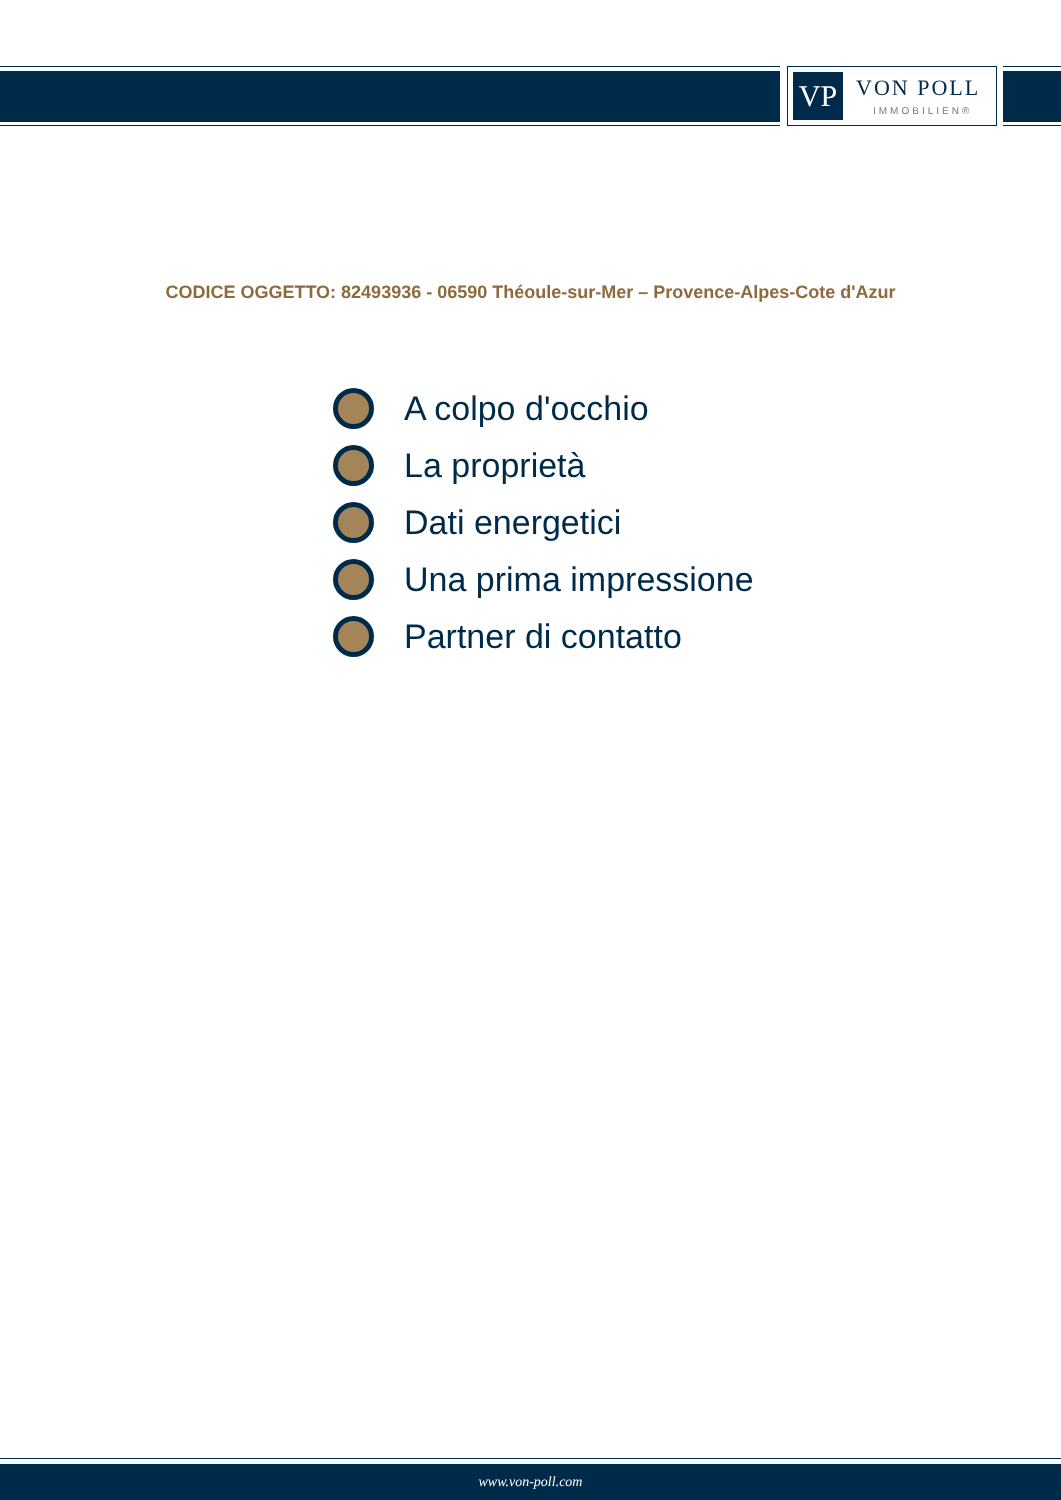VP VON POLL
IMMOBILIEN®
CODICE OGGETTO: 82493936 - 06590 Théoule-sur-Mer – Provence-Alpes-Cote d'Azur
A colpo d'occhio
La proprietà
Dati energetici
Una prima impressione
Partner di contatto
www.von-poll.com